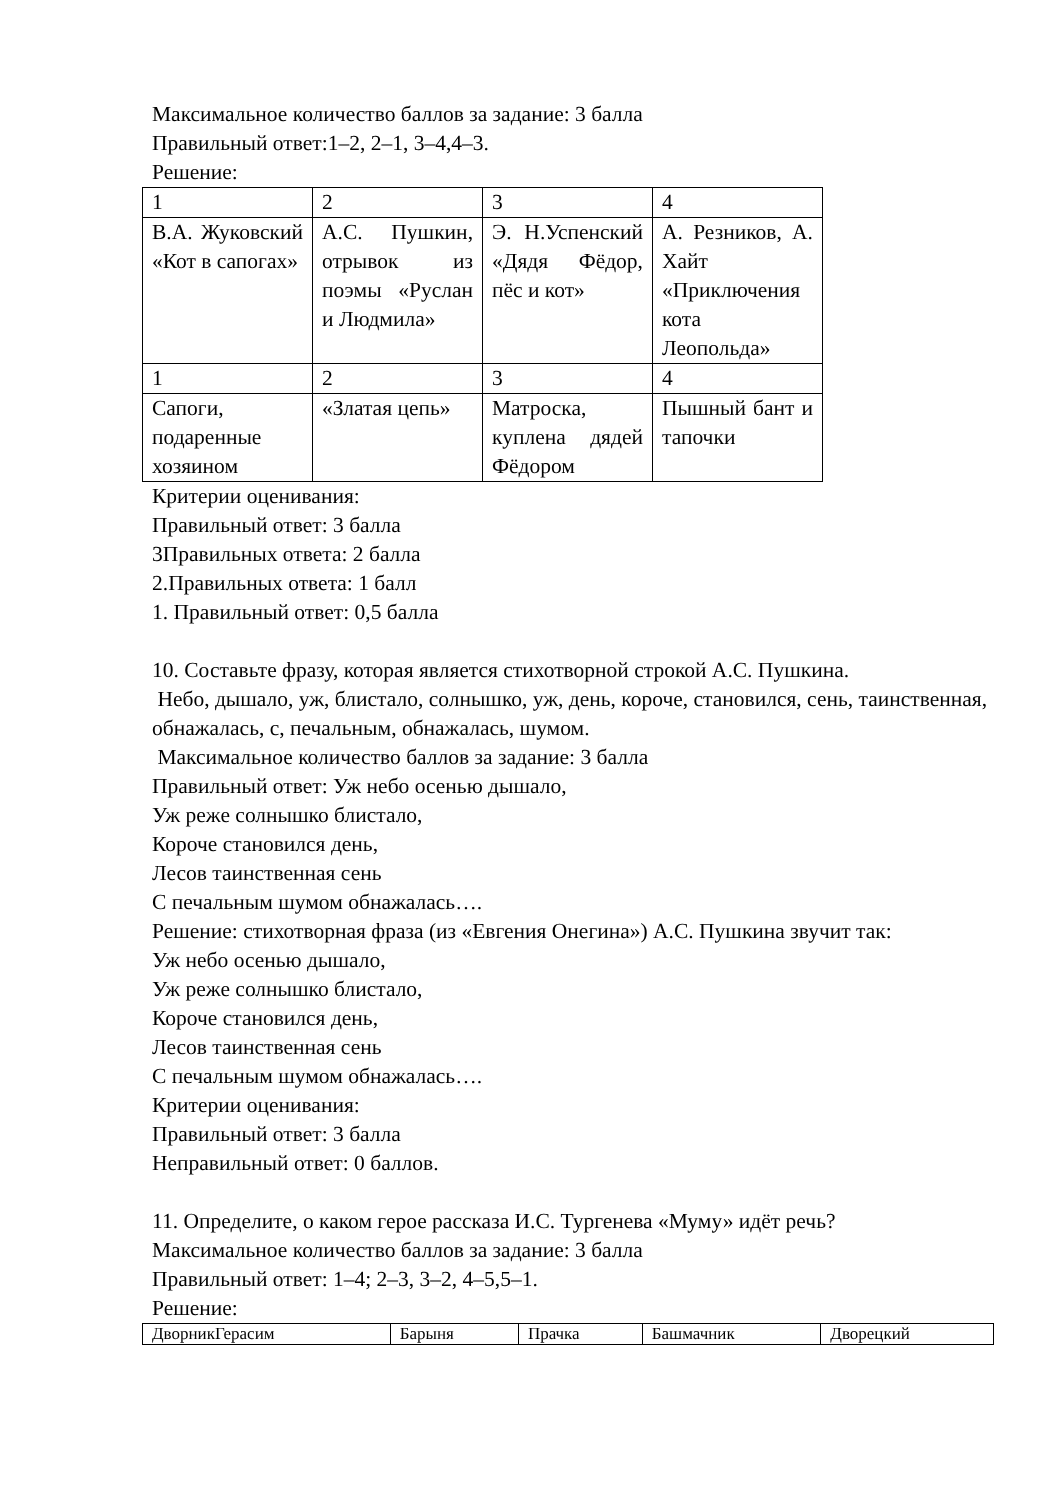Максимальное количество баллов за задание: 3 балла
Правильный ответ:1–2, 2–1, 3–4,4–3.
Решение:
| 1 | 2 | 3 | 4 |
| В.А. Жуковский «Кот в сапогах» | А.С. Пушкин, отрывок из поэмы «Руслан и Людмила» | Э. Н.Успенский «Дядя Фёдор, пёс и кот» | А. Резников, А. Хайт «Приключения кота Леопольда» |
| 1 | 2 | 3 | 4 |
| Сапоги, подаренные хозяином | «Златая цепь» | Матроска, куплена дядей Фёдором | Пышный бант и тапочки |
Критерии оценивания:
Правильный ответ: 3 балла
3Правильных ответа: 2 балла
2.Правильных ответа: 1 балл
1. Правильный ответ: 0,5 балла
10. Составьте фразу, которая является стихотворной строкой А.С. Пушкина.
Небо, дышало, уж, блистало, солнышко, уж, день, короче, становился, сень, таинственная, обнажалась, с, печальным, обнажалась, шумом.
Максимальное количество баллов за задание: 3 балла
Правильный ответ: Уж небо осенью дышало,
Уж реже солнышко блистало,
Короче становился день,
Лесов таинственная сень
С печальным шумом обнажалась….
Решение: стихотворная фраза (из «Евгения Онегина») А.С. Пушкина звучит так:
Уж небо осенью дышало,
Уж реже солнышко блистало,
Короче становился день,
Лесов таинственная сень
С печальным шумом обнажалась….
Критерии оценивания:
Правильный ответ: 3 балла
Неправильный ответ: 0 баллов.
11. Определите, о каком герое рассказа И.С. Тургенева «Муму» идёт речь?
Максимальное количество баллов за задание: 3 балла
Правильный ответ: 1–4; 2–3, 3–2, 4–5,5–1.
Решение:
| ДворникГерасим | Барыня | Прачка | Башмачник | Дворецкий |